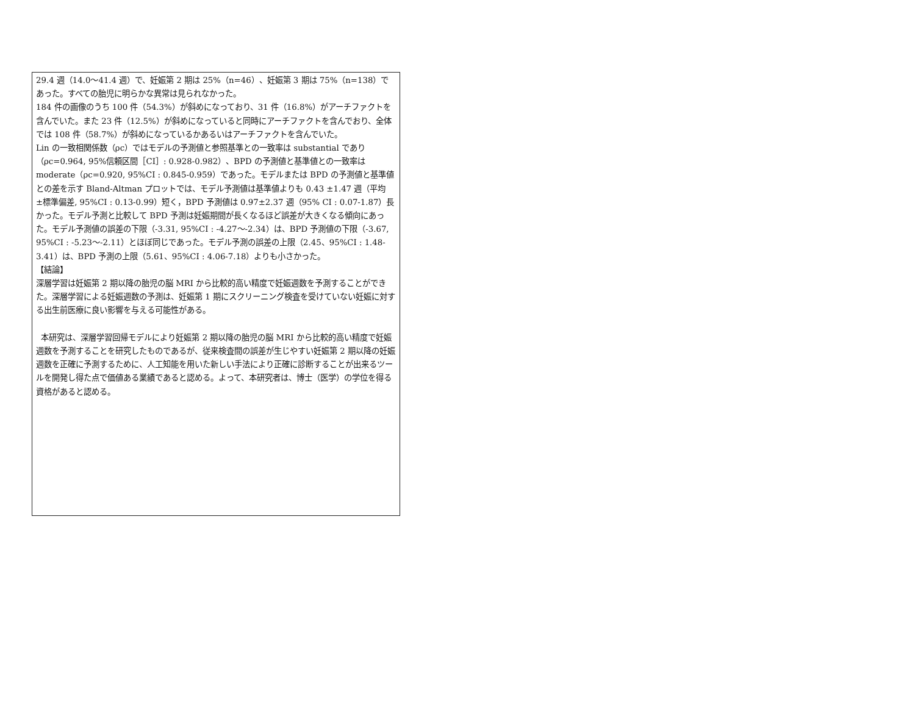29.4 週（14.0〜41.4 週）で、妊娠第 2 期は 25%（n=46）、妊娠第 3 期は 75%（n=138）であった。すべての胎児に明らかな異常は見られなかった。
184 件の画像のうち 100 件（54.3%）が斜めになっており、31 件（16.8%）がアーチファクトを含んでいた。また 23 件（12.5%）が斜めになっていると同時にアーチファクトを含んでおり、全体では 108 件（58.7%）が斜めになっているかあるいはアーチファクトを含んでいた。
Lin の一致相関係数（ρc）ではモデルの予測値と参照基準との一致率は substantial であり（ρc=0.964, 95%信頼区間［CI］: 0.928-0.982）、BPD の予測値と基準値との一致率は moderate（ρc=0.920, 95%CI : 0.845-0.959）であった。モデルまたは BPD の予測値と基準値との差を示す Bland-Altman プロットでは、モデル予測値は基準値よりも 0.43 ±1.47 週（平均±標準偏差, 95%CI : 0.13-0.99）短く，BPD 予測値は 0.97±2.37 週（95% CI : 0.07-1.87）長かった。モデル予測と比較して BPD 予測は妊娠期間が長くなるほど誤差が大きくなる傾向にあった。モデル予測値の誤差の下限（-3.31, 95%CI : -4.27〜-2.34）は、BPD 予測値の下限（-3.67, 95%CI : -5.23〜-2.11）とほぼ同じであった。モデル予測の誤差の上限（2.45、95%CI : 1.48-3.41）は、BPD 予測の上限（5.61、95%CI : 4.06-7.18）よりも小さかった。
【結論】
深層学習は妊娠第 2 期以降の胎児の脳 MRI から比較的高い精度で妊娠週数を予測することができた。深層学習による妊娠週数の予測は、妊娠第 1 期にスクリーニング検査を受けていない妊娠に対する出生前医療に良い影響を与える可能性がある。
本研究は、深層学習回帰モデルにより妊娠第 2 期以降の胎児の脳 MRI から比較的高い精度で妊娠週数を予測することを研究したものであるが、従来検査間の誤差が生じやすい妊娠第 2 期以降の妊娠週数を正確に予測するために、人工知能を用いた新しい手法により正確に診断することが出来るツールを開発し得た点で価値ある業績であると認める。よって、本研究者は、博士（医学）の学位を得る資格があると認める。